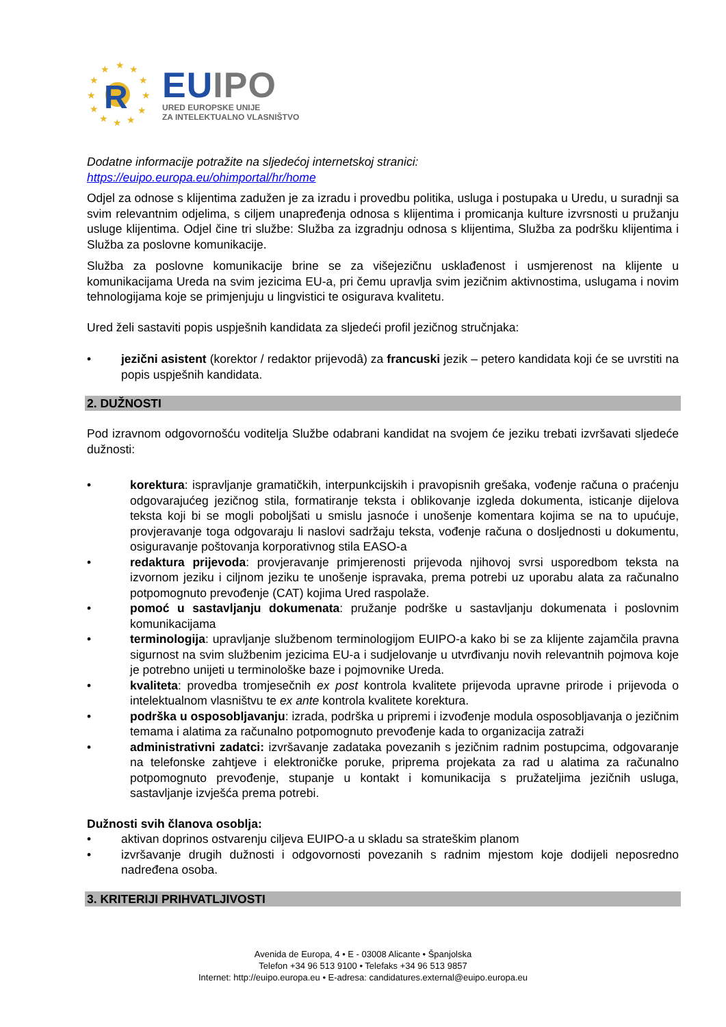★
★
★
★
★
★
★
★
★
★
★
★
R
EU IPO
URED EUROPSKE UNIJE
ZA INTELEKTUALNO VLASNIŠTVO
Dodatne informacije potražite na sljedećoj internetskoj stranici:
https://euipo.europa.eu/ohimportal/hr/home
Odjel za odnose s klijentima zadužen je za izradu i provedbu politika, usluga i postupaka u Uredu, u suradnji sa svim relevantnim odjelima, s ciljem unapređenja odnosa s klijentima i promicanja kulture izvrsnosti u pružanju usluge klijentima. Odjel čine tri službe: Služba za izgradnju odnosa s klijentima, Služba za podršku klijentima i Služba za poslovne komunikacije.
Služba za poslovne komunikacije brine se za višejezičnu usklađenost i usmjerenost na klijente u komunikacijama Ureda na svim jezicima EU-a, pri čemu upravlja svim jezičnim aktivnostima, uslugama i novim tehnologijama koje se primjenjuju u lingvistici te osigurava kvalitetu.
Ured želi sastaviti popis uspješnih kandidata za sljedeći profil jezičnog stručnjaka:
• jezični asistent (korektor / redaktor prijevodâ) za francuski jezik – petero kandidata koji će se uvrstiti na popis uspješnih kandidata.
2. DUŽNOSTI
Pod izravnom odgovornošću voditelja Službe odabrani kandidat na svojem će jeziku trebati izvršavati sljedeće dužnosti:
• korektura: ispravljanje gramatičkih, interpunkcijskih i pravopisnih grešaka, vođenje računa o praćenju odgovarajućeg jezičnog stila, formatiranje teksta i oblikovanje izgleda dokumenta, isticanje dijelova teksta koji bi se mogli poboljšati u smislu jasnoće i unošenje komentara kojima se na to upućuje, provjeravanje toga odgovaraju li naslovi sadržaju teksta, vođenje računa o dosljednosti u dokumentu, osiguravanje poštovanja korporativnog stila EASO-a
• redaktura prijevoda: provjeravanje primjerenosti prijevoda njihovoj svrsi usporedbom teksta na izvornom jeziku i ciljnom jeziku te unošenje ispravaka, prema potrebi uz uporabu alata za računalno potpomognuto prevođenje (CAT) kojima Ured raspolaže.
• pomoć u sastavljanju dokumenata: pružanje podrške u sastavljanju dokumenata i poslovnim komunikacijama
• terminologija: upravljanje službenom terminologijom EUIPO-a kako bi se za klijente zajamčila pravna sigurnost na svim službenim jezicima EU-a i sudjelovanje u utvrđivanju novih relevantnih pojmova koje je potrebno unijeti u terminološke baze i pojmovnike Ureda.
• kvaliteta: provedba tromjesečnih ex post kontrola kvalitete prijevoda upravne prirode i prijevoda o intelektualnom vlasništvu te ex ante kontrola kvalitete korektura.
• podrška u osposobljavanju: izrada, podrška u pripremi i izvođenje modula osposobljavanja o jezičnim temama i alatima za računalno potpomognuto prevođenje kada to organizacija zatraži
• administrativni zadatci: izvršavanje zadataka povezanih s jezičnim radnim postupcima, odgovaranje na telefonske zahtjeve i elektroničke poruke, priprema projekata za rad u alatima za računalno potpomognuto prevođenje, stupanje u kontakt i komunikacija s pružateljima jezičnih usluga, sastavljanje izvješća prema potrebi.
Dužnosti svih članova osoblja:
• aktivan doprinos ostvarenju ciljeva EUIPO-a u skladu sa strateškim planom
• izvršavanje drugih dužnosti i odgovornosti povezanih s radnim mjestom koje dodijeli neposredno nadređena osoba.
3. KRITERIJI PRIHVATLJIVOSTI
Avenida de Europa, 4 • E - 03008 Alicante • Španjolska
Telefon +34 96 513 9100 • Telefaks +34 96 513 9857
Internet: http://euipo.europa.eu • E-adresa: candidatures.external@euipo.europa.eu